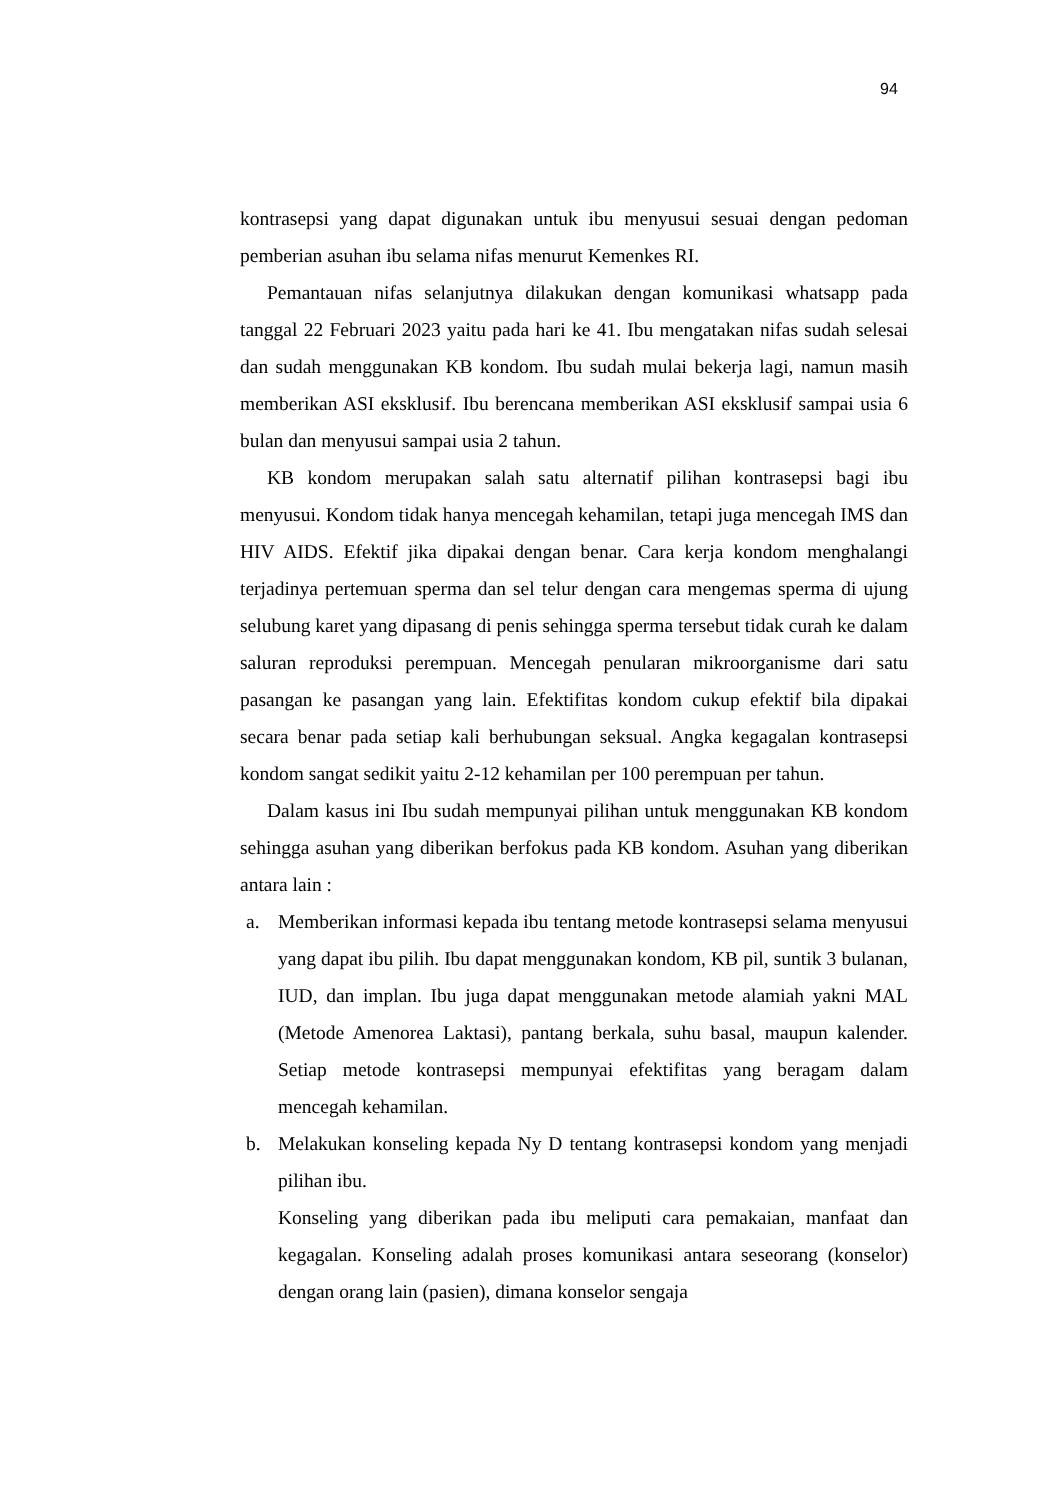94
kontrasepsi yang dapat digunakan untuk ibu menyusui sesuai dengan pedoman pemberian asuhan ibu selama nifas menurut Kemenkes RI.
Pemantauan nifas selanjutnya dilakukan dengan komunikasi whatsapp pada tanggal 22 Februari 2023 yaitu pada hari ke 41. Ibu mengatakan nifas sudah selesai dan sudah menggunakan KB kondom. Ibu sudah mulai bekerja lagi, namun masih memberikan ASI eksklusif. Ibu berencana memberikan ASI eksklusif sampai usia 6 bulan dan menyusui sampai usia 2 tahun.
KB kondom merupakan salah satu alternatif pilihan kontrasepsi bagi ibu menyusui. Kondom tidak hanya mencegah kehamilan, tetapi juga mencegah IMS dan HIV AIDS. Efektif jika dipakai dengan benar. Cara kerja kondom menghalangi terjadinya pertemuan sperma dan sel telur dengan cara mengemas sperma di ujung selubung karet yang dipasang di penis sehingga sperma tersebut tidak curah ke dalam saluran reproduksi perempuan. Mencegah penularan mikroorganisme dari satu pasangan ke pasangan yang lain. Efektifitas kondom cukup efektif bila dipakai secara benar pada setiap kali berhubungan seksual. Angka kegagalan kontrasepsi kondom sangat sedikit yaitu 2-12 kehamilan per 100 perempuan per tahun.
Dalam kasus ini Ibu sudah mempunyai pilihan untuk menggunakan KB kondom sehingga asuhan yang diberikan berfokus pada KB kondom. Asuhan yang diberikan antara lain :
a. Memberikan informasi kepada ibu tentang metode kontrasepsi selama menyusui yang dapat ibu pilih. Ibu dapat menggunakan kondom, KB pil, suntik 3 bulanan, IUD, dan implan. Ibu juga dapat menggunakan metode alamiah yakni MAL (Metode Amenorea Laktasi), pantang berkala, suhu basal, maupun kalender. Setiap metode kontrasepsi mempunyai efektifitas yang beragam dalam mencegah kehamilan.
b. Melakukan konseling kepada Ny D tentang kontrasepsi kondom yang menjadi pilihan ibu.
Konseling yang diberikan pada ibu meliputi cara pemakaian, manfaat dan kegagalan. Konseling adalah proses komunikasi antara seseorang (konselor) dengan orang lain (pasien), dimana konselor sengaja